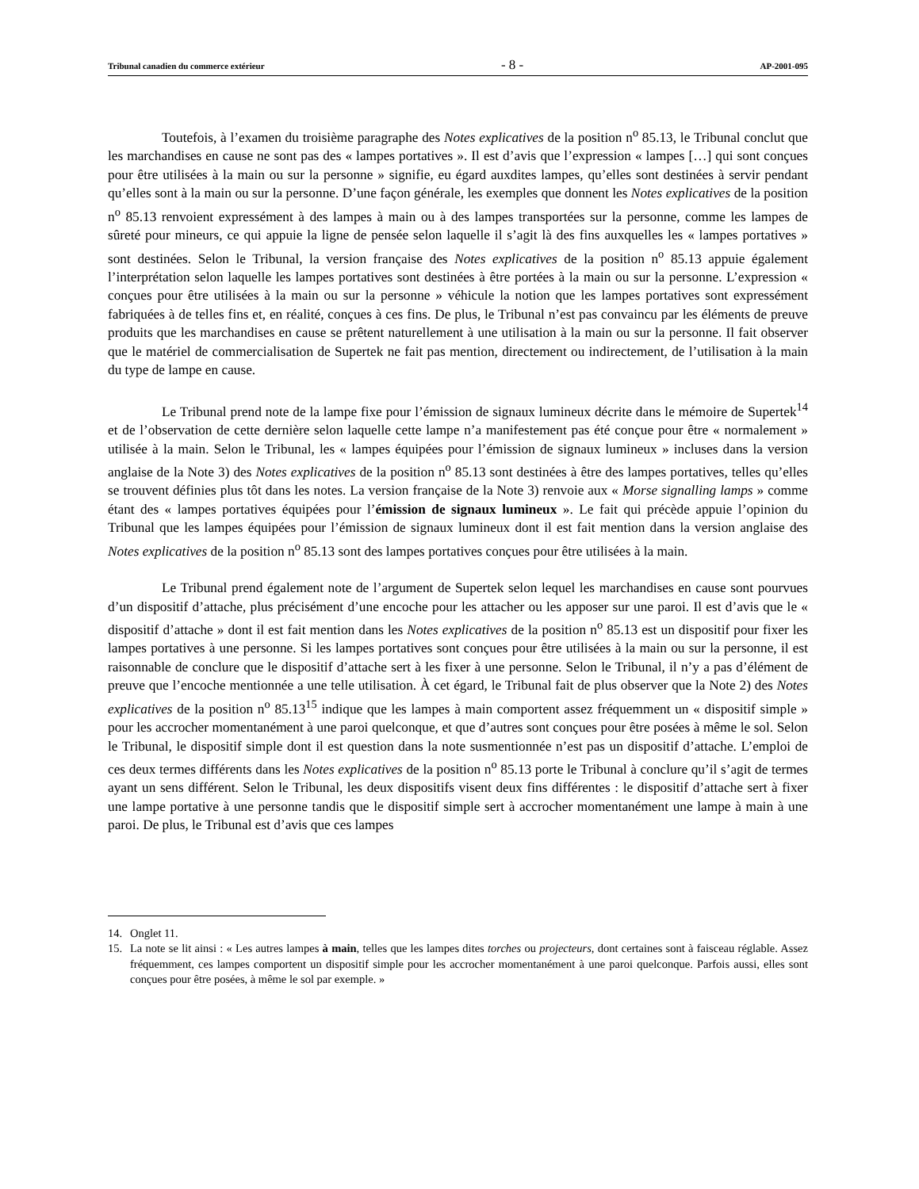Tribunal canadien du commerce extérieur - 8 - AP-2001-095
Toutefois, à l’examen du troisième paragraphe des Notes explicatives de la position n<sup>o</sup> 85.13, le Tribunal conclut que les marchandises en cause ne sont pas des « lampes portatives ». Il est d’avis que l’expression « lampes […] qui sont conçues pour être utilisées à la main ou sur la personne » signifie, eu égard auxdites lampes, qu’elles sont destinées à servir pendant qu’elles sont à la main ou sur la personne. D’une façon générale, les exemples que donnent les Notes explicatives de la position n<sup>o</sup> 85.13 renvoient expressément à des lampes à main ou à des lampes transportées sur la personne, comme les lampes de sûreté pour mineurs, ce qui appuie la ligne de pensée selon laquelle il s’agit là des fins auxquelles les « lampes portatives » sont destinées. Selon le Tribunal, la version française des Notes explicatives de la position n<sup>o</sup> 85.13 appuie également l’interprétation selon laquelle les lampes portatives sont destinées à être portées à la main ou sur la personne. L’expression « conçues pour être utilisées à la main ou sur la personne » véhicule la notion que les lampes portatives sont expressément fabriquées à de telles fins et, en réalité, conçues à ces fins. De plus, le Tribunal n’est pas convaincu par les éléments de preuve produits que les marchandises en cause se prêtent naturellement à une utilisation à la main ou sur la personne. Il fait observer que le matériel de commercialisation de Supertek ne fait pas mention, directement ou indirectement, de l’utilisation à la main du type de lampe en cause.
Le Tribunal prend note de la lampe fixe pour l’émission de signaux lumineux décrite dans le mémoire de Supertek<sup>14</sup> et de l’observation de cette dernière selon laquelle cette lampe n’a manifestement pas été conçue pour être « normalement » utilisée à la main. Selon le Tribunal, les « lampes équipées pour l’émission de signaux lumineux » incluses dans la version anglaise de la Note 3) des Notes explicatives de la position n<sup>o</sup> 85.13 sont destinées à être des lampes portatives, telles qu’elles se trouvent définies plus tôt dans les notes. La version française de la Note 3) renvoie aux « Morse signalling lamps » comme étant des « lampes portatives équipées pour l’émission de signaux lumineux ». Le fait qui précède appuie l’opinion du Tribunal que les lampes équipées pour l’émission de signaux lumineux dont il est fait mention dans la version anglaise des Notes explicatives de la position n<sup>o</sup> 85.13 sont des lampes portatives conçues pour être utilisées à la main.
Le Tribunal prend également note de l’argument de Supertek selon lequel les marchandises en cause sont pourvues d’un dispositif d’attache, plus précisément d’une encoche pour les attacher ou les apposer sur une paroi. Il est d’avis que le « dispositif d’attache » dont il est fait mention dans les Notes explicatives de la position n<sup>o</sup> 85.13 est un dispositif pour fixer les lampes portatives à une personne. Si les lampes portatives sont conçues pour être utilisées à la main ou sur la personne, il est raisonnable de conclure que le dispositif d’attache sert à les fixer à une personne. Selon le Tribunal, il n’y a pas d’élément de preuve que l’encoche mentionnée a une telle utilisation. À cet égard, le Tribunal fait de plus observer que la Note 2) des Notes explicatives de la position n<sup>o</sup> 85.13<sup>15</sup> indique que les lampes à main comportent assez fréquemment un « dispositif simple » pour les accrocher momentanément à une paroi quelconque, et que d’autres sont conçues pour être posées à même le sol. Selon le Tribunal, le dispositif simple dont il est question dans la note susmentionnée n’est pas un dispositif d’attache. L’emploi de ces deux termes différents dans les Notes explicatives de la position n<sup>o</sup> 85.13 porte le Tribunal à conclure qu’il s’agit de termes ayant un sens différent. Selon le Tribunal, les deux dispositifs visent deux fins différentes : le dispositif d’attache sert à fixer une lampe portative à une personne tandis que le dispositif simple sert à accrocher momentanément une lampe à main à une paroi. De plus, le Tribunal est d’avis que ces lampes
14. Onglet 11.
15. La note se lit ainsi : « Les autres lampes à main, telles que les lampes dites torches ou projecteurs, dont certaines sont à faisceau réglable. Assez fréquemment, ces lampes comportent un dispositif simple pour les accrocher momentanément à une paroi quelconque. Parfois aussi, elles sont conçues pour être posées, à même le sol par exemple. »